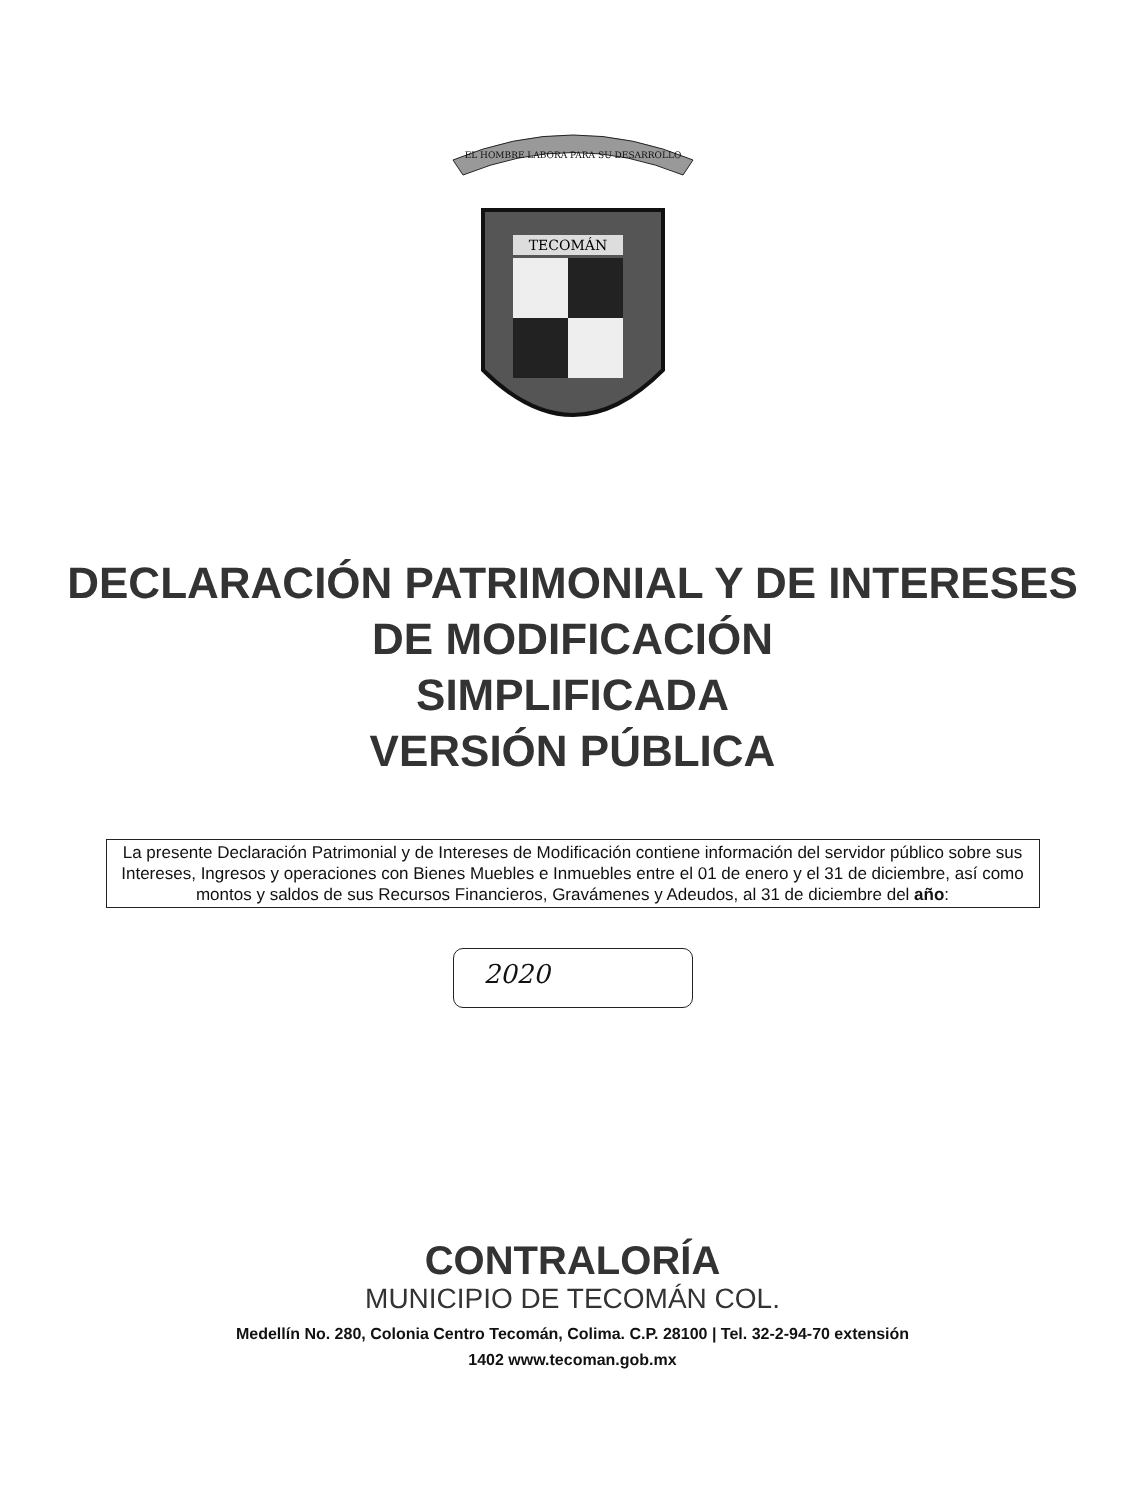EL HOMBRE LABORA PARA SU DESARROLLO
TECOMÁN
DECLARACIÓN PATRIMONIAL Y DE INTERESES
DE MODIFICACIÓN
SIMPLIFICADA
VERSIÓN PÚBLICA
La presente Declaración Patrimonial y de Intereses de Modificación contiene información del servidor público sobre sus Intereses, Ingresos y operaciones con Bienes Muebles e Inmuebles entre el 01 de enero y el 31 de diciembre, así como montos y saldos de sus Recursos Financieros, Gravámenes y Adeudos, al 31 de diciembre del año:
2020
CONTRALORÍA
MUNICIPIO DE TECOMÁN COL.
Medellín No. 280, Colonia Centro Tecomán, Colima. C.P. 28100 | Tel. 32-2-94-70 extensión
1402 www.tecoman.gob.mx